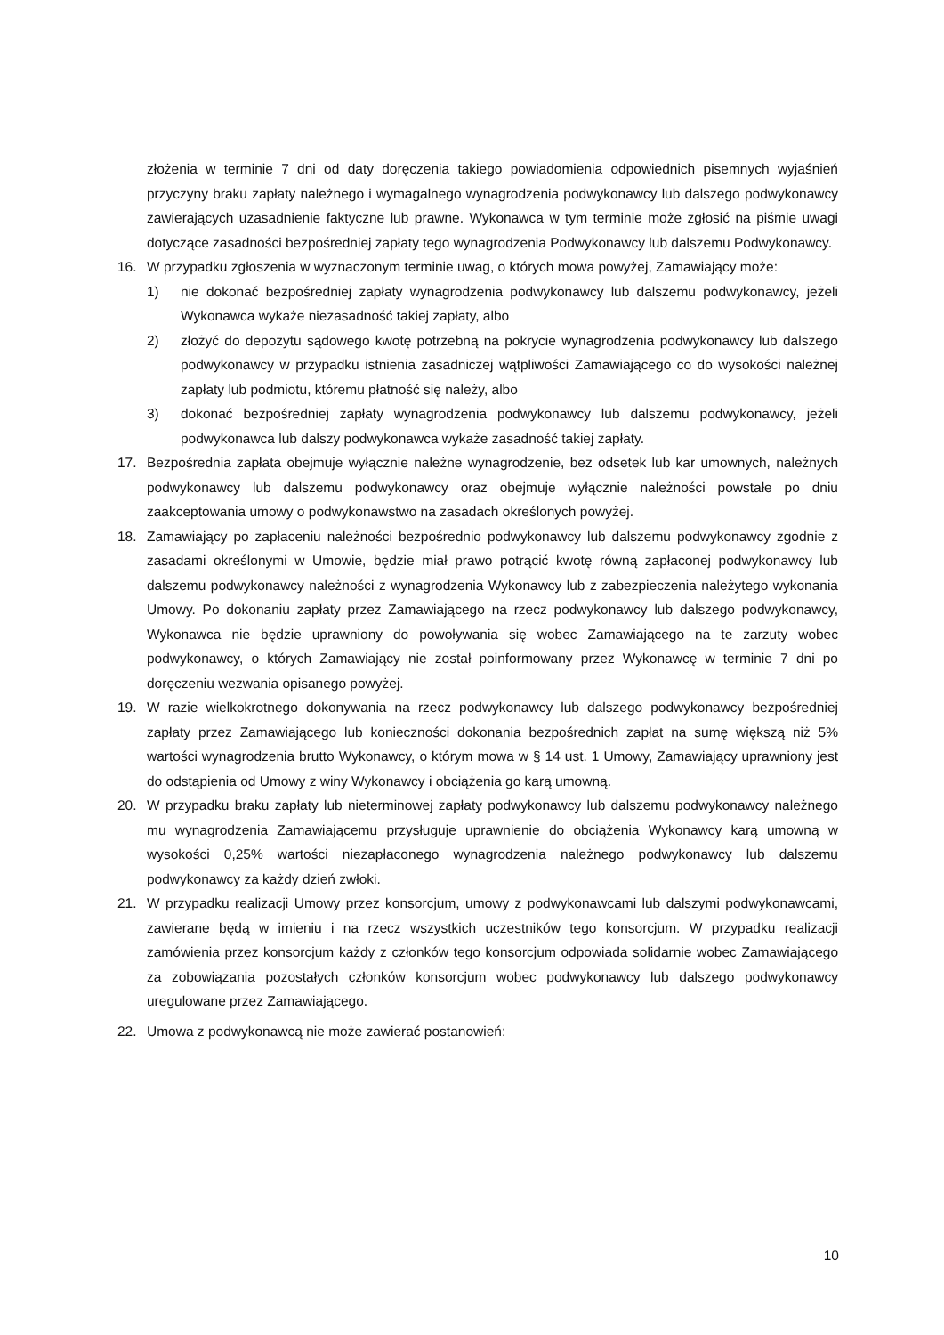złożenia w terminie 7 dni od daty doręczenia takiego powiadomienia odpowiednich pisemnych wyjaśnień przyczyny braku zapłaty należnego i wymagalnego wynagrodzenia podwykonawcy lub dalszego podwykonawcy zawierających uzasadnienie faktyczne lub prawne. Wykonawca w tym terminie może zgłosić na piśmie uwagi dotyczące zasadności bezpośredniej zapłaty tego wynagrodzenia Podwykonawcy lub dalszemu Podwykonawcy.
16. W przypadku zgłoszenia w wyznaczonym terminie uwag, o których mowa powyżej, Zamawiający może:
1) nie dokonać bezpośredniej zapłaty wynagrodzenia podwykonawcy lub dalszemu podwykonawcy, jeżeli Wykonawca wykaże niezasadność takiej zapłaty, albo
2) złożyć do depozytu sądowego kwotę potrzebną na pokrycie wynagrodzenia podwykonawcy lub dalszego podwykonawcy w przypadku istnienia zasadniczej wątpliwości Zamawiającego co do wysokości należnej zapłaty lub podmiotu, któremu płatność się należy, albo
3) dokonać bezpośredniej zapłaty wynagrodzenia podwykonawcy lub dalszemu podwykonawcy, jeżeli podwykonawca lub dalszy podwykonawca wykaże zasadność takiej zapłaty.
17. Bezpośrednia zapłata obejmuje wyłącznie należne wynagrodzenie, bez odsetek lub kar umownych, należnych podwykonawcy lub dalszemu podwykonawcy oraz obejmuje wyłącznie należności powstałe po dniu zaakceptowania umowy o podwykonawstwo na zasadach określonych powyżej.
18. Zamawiający po zapłaceniu należności bezpośrednio podwykonawcy lub dalszemu podwykonawcy zgodnie z zasadami określonymi w Umowie, będzie miał prawo potrącić kwotę równą zapłaconej podwykonawcy lub dalszemu podwykonawcy należności z wynagrodzenia Wykonawcy lub z zabezpieczenia należytego wykonania Umowy. Po dokonaniu zapłaty przez Zamawiającego na rzecz podwykonawcy lub dalszego podwykonawcy, Wykonawca nie będzie uprawniony do powoływania się wobec Zamawiającego na te zarzuty wobec podwykonawcy, o których Zamawiający nie został poinformowany przez Wykonawcę w terminie 7 dni po doręczeniu wezwania opisanego powyżej.
19. W razie wielkokrotnego dokonywania na rzecz podwykonawcy lub dalszego podwykonawcy bezpośredniej zapłaty przez Zamawiającego lub konieczności dokonania bezpośrednich zapłat na sumę większą niż 5% wartości wynagrodzenia brutto Wykonawcy, o którym mowa w § 14 ust. 1 Umowy, Zamawiający uprawniony jest do odstąpienia od Umowy z winy Wykonawcy i obciążenia go karą umowną.
20. W przypadku braku zapłaty lub nieterminowej zapłaty podwykonawcy lub dalszemu podwykonawcy należnego mu wynagrodzenia Zamawiającemu przysługuje uprawnienie do obciążenia Wykonawcy karą umowną w wysokości 0,25% wartości niezapłaconego wynagrodzenia należnego podwykonawcy lub dalszemu podwykonawcy za każdy dzień zwłoki.
21. W przypadku realizacji Umowy przez konsorcjum, umowy z podwykonawcami lub dalszymi podwykonawcami, zawierane będą w imieniu i na rzecz wszystkich uczestników tego konsorcjum. W przypadku realizacji zamówienia przez konsorcjum każdy z członków tego konsorcjum odpowiada solidarnie wobec Zamawiającego za zobowiązania pozostałych członków konsorcjum wobec podwykonawcy lub dalszego podwykonawcy uregulowane przez Zamawiającego.
22. Umowa z podwykonawcą nie może zawierać postanowień:
10